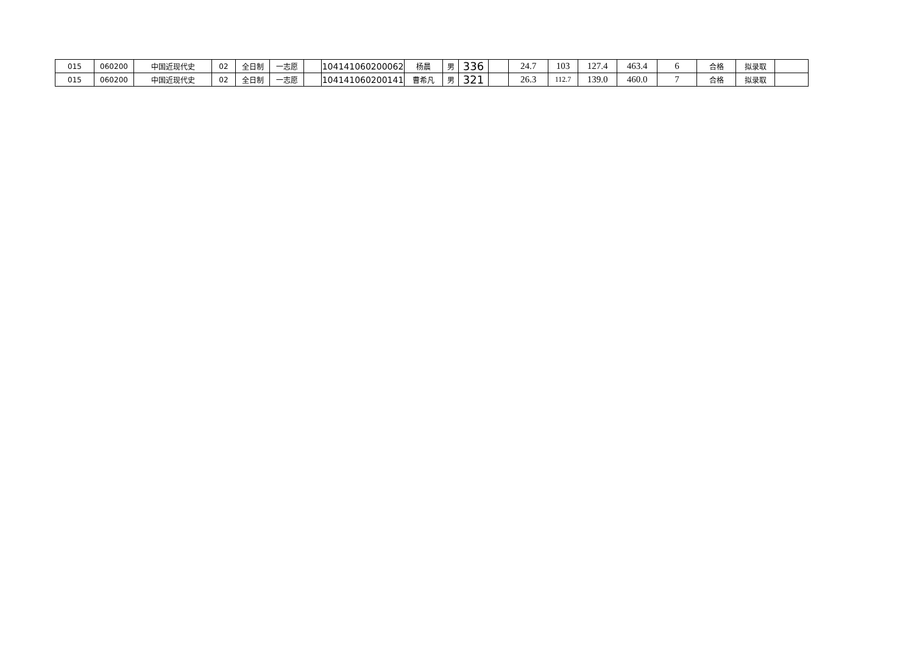| 015 | 060200 | 中国近现代史 | 02 | 全日制 | 一志愿 | | 104141060200062 | 杨晨 | 男 | 336 | | 24.7 | 103 | 127.4 | 463.4 | 6 | 合格 | 拟录取 | |
| 015 | 060200 | 中国近现代史 | 02 | 全日制 | 一志愿 | | 104141060200141 | 曹希凡 | 男 | 321 | | 26.3 | 112.7 | 139.0 | 460.0 | 7 | 合格 | 拟录取 | |